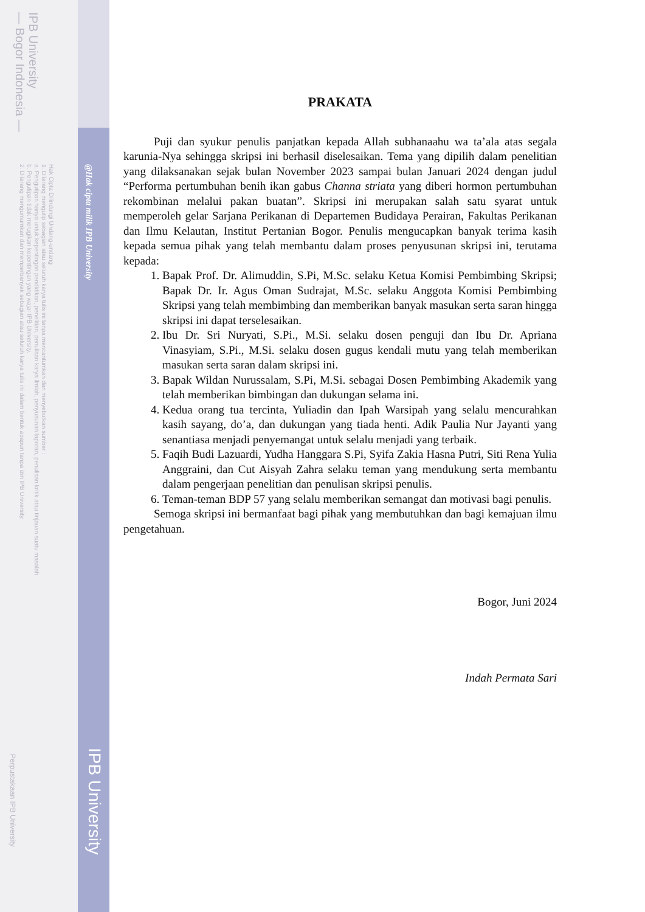IPB University
— Bogor Indonesia —
Hak Cipta Dilindungi Undang-undang
1. Dilarang mengutip sebagian atau seluruh karya tulis ini tanpa mencantumkan dan menyebutkan sumber :
a. Pengutipan hanya untuk kepentingan pendidikan, penelitian, penulisan karya ilmiah, penyusunan laporan, penulisan kritik atau tinjauan suatu masalah
b. Pengutipan tidak merugikan kepentingan yang wajar IPB University.
2. Dilarang mengumumkan dan memperbanyak sebagian atau seluruh karya tulis ini dalam bentuk apapun tanpa izin IPB University.
@Hak cipta milik IPB University
IPB University
Perpustakaan IPB University
PRAKATA
Puji dan syukur penulis panjatkan kepada Allah subhanaahu wa ta’ala atas segala karunia-Nya sehingga skripsi ini berhasil diselesaikan. Tema yang dipilih dalam penelitian yang dilaksanakan sejak bulan November 2023 sampai bulan Januari 2024 dengan judul “Performa pertumbuhan benih ikan gabus Channa striata yang diberi hormon pertumbuhan rekombinan melalui pakan buatan”. Skripsi ini merupakan salah satu syarat untuk memperoleh gelar Sarjana Perikanan di Departemen Budidaya Perairan, Fakultas Perikanan dan Ilmu Kelautan, Institut Pertanian Bogor. Penulis mengucapkan banyak terima kasih kepada semua pihak yang telah membantu dalam proses penyusunan skripsi ini, terutama kepada:
1. Bapak Prof. Dr. Alimuddin, S.Pi, M.Sc. selaku Ketua Komisi Pembimbing Skripsi; Bapak Dr. Ir. Agus Oman Sudrajat, M.Sc. selaku Anggota Komisi Pembimbing Skripsi yang telah membimbing dan memberikan banyak masukan serta saran hingga skripsi ini dapat terselesaikan.
2. Ibu Dr. Sri Nuryati, S.Pi., M.Si. selaku dosen penguji dan Ibu Dr. Apriana Vinasyiam, S.Pi., M.Si. selaku dosen gugus kendali mutu yang telah memberikan masukan serta saran dalam skripsi ini.
3. Bapak Wildan Nurussalam, S.Pi, M.Si. sebagai Dosen Pembimbing Akademik yang telah memberikan bimbingan dan dukungan selama ini.
4. Kedua orang tua tercinta, Yuliadin dan Ipah Warsipah yang selalu mencurahkan kasih sayang, do’a, dan dukungan yang tiada henti. Adik Paulia Nur Jayanti yang senantiasa menjadi penyemangat untuk selalu menjadi yang terbaik.
5. Faqih Budi Lazuardi, Yudha Hanggara S.Pi, Syifa Zakia Hasna Putri, Siti Rena Yulia Anggraini, dan Cut Aisyah Zahra selaku teman yang mendukung serta membantu dalam pengerjaan penelitian dan penulisan skripsi penulis.
6. Teman-teman BDP 57 yang selalu memberikan semangat dan motivasi bagi penulis.
Semoga skripsi ini bermanfaat bagi pihak yang membutuhkan dan bagi kemajuan ilmu pengetahuan.
Bogor, Juni 2024
Indah Permata Sari